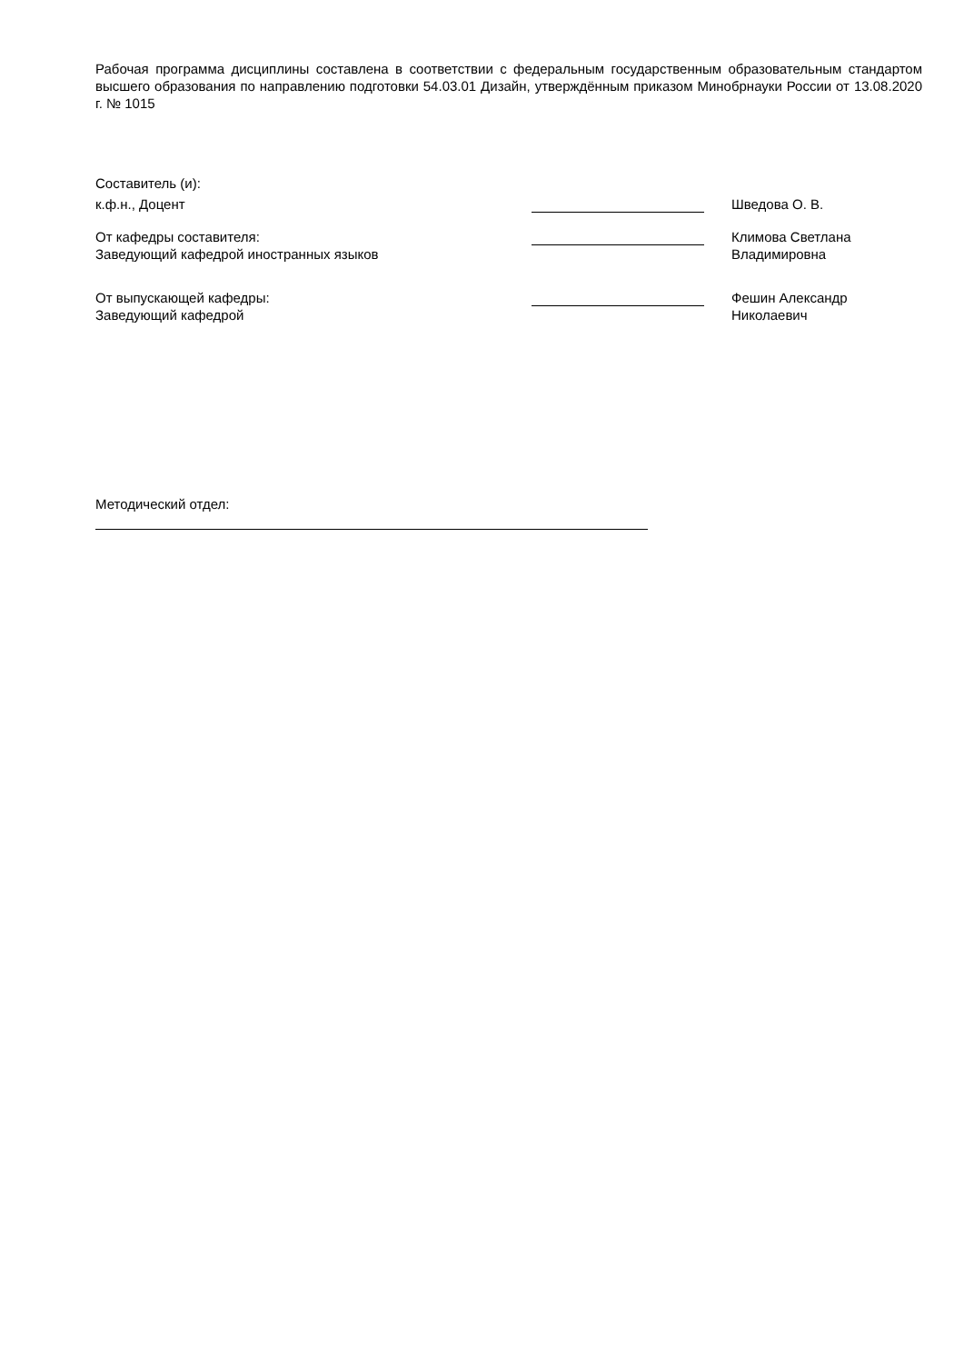Рабочая программа дисциплины составлена в соответствии с федеральным государственным образовательным стандартом высшего образования по направлению подготовки 54.03.01 Дизайн, утверждённым приказом Минобрнауки России от 13.08.2020 г. № 1015
Составитель (и):
к.ф.н., Доцент Шведова О. В.
От кафедры составителя:
Заведующий кафедрой иностранных языков
Климова Светлана
Владимировна
От выпускающей кафедры:
Заведующий кафедрой
Фешин Александр
Николаевич
Методический отдел: